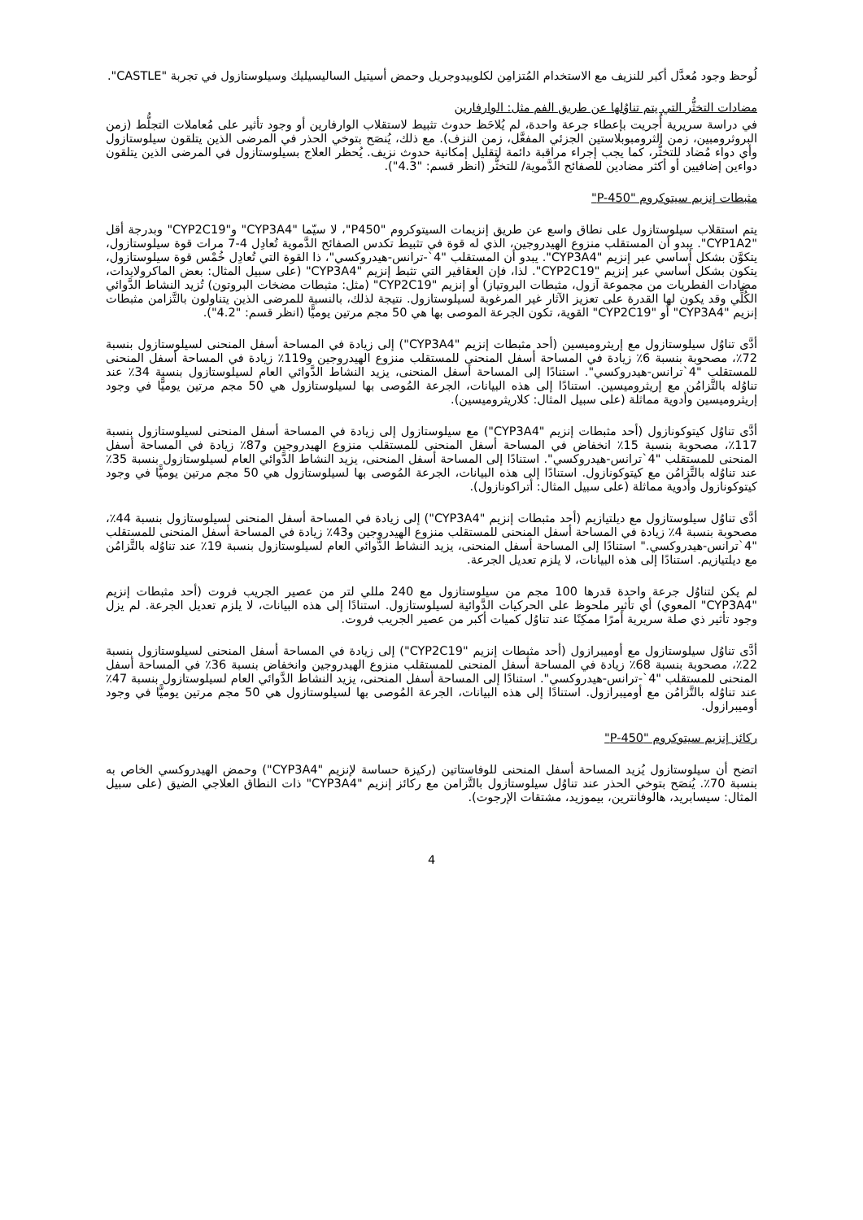لُوحظ وجود مُعدَّل أكبر للنزيف مع الاستخدام المُتزامِن لكلوبيدوجريل وحمض أسيتيل الساليسيليك وسيلوستازول في تجربة "CASTLE".
مضادات التخثُّر التي يتم تناوُلها عن طريق الفم مثل: الوارفارين
في دراسة سريرية أُجريت بإعطاء جرعة واحدة، لم يُلاحَظ حدوث تثبيط لاستقلاب الوارفارين أو وجود تأثير على مُعاملات التجلُّط (زمن البروثرومبين، زمن الثرومبوبلاستين الجزئي المفعَّل، زمن النزف). مع ذلك، يُنصَح بتوخي الحذر في المرضى الذين يتلقون سيلوستازول وأي دواء مُضاد للتخثُّر، كما يجب إجراء مراقبة دائمة لتقليل إمكانية حدوث نزيف. يُحظر العلاج بسيلوستازول في المرضى الذين يتلقون دواءين إضافيين أو أكثر مضادين للصفائح الدَّموية/ للتخثُّر (انظر قسم: "4.3").
مثبطات إنزيم سيتوكروم "P-450"
يتم استقلاب سيلوستازول على نطاق واسع عن طريق إنزيمات السيتوكروم "P450"، لا سيّما "CYP3A4" و"CYP2C19" وبدرجة أقل "CYP1A2". يبدو أن المستقلب منزوع الهيدروجين، الذي له قوة في تثبيط تكدس الصفائح الدَّموية تُعادِل 4-7 مرات قوة سيلوستازول، يتكوَّن بشكل أساسي عبر إنزيم "CYP3A4". يبدو أن المستقلب "4`-ترانس-هيدروكسي"، ذا القوة التي تُعادِل خُمْس قوة سيلوستازول، يتكون بشكل أساسي عبر إنزيم "CYP2C19". لذا، فإن العقاقير التي تثبط إنزيم "CYP3A4" (على سبيل المثال: بعض الماكرولايدات، مضادات الفطريات من مجموعة آزول، مثبطات البروتياز) أو إنزيم "CYP2C19" (مثل: مثبطات مضخات البروتون) تُزيد النشاط الدَّوائي الكُلِّي وقد يكون لها القدرة على تعزيز الآثار غير المرغوبة لسيلوستازول. نتيجة لذلك، بالنسبة للمرضى الذين يتناولون بالتَّزامن مثبطات إنزيم "CYP3A4" أو "CYP2C19" القوية، تكون الجرعة الموصى بها هي 50 مجم مرتين يوميًّا (انظر قسم: "4.2").
أدَّى تناوُل سيلوستازول مع إريثروميسين (أحد مثبطات إنزيم "CYP3A4") إلى زيادة في المساحة أسفل المنحنى لسيلوستازول بنسبة 72٪، مصحوبة بنسبة 6٪ زيادة في المساحة أسفل المنحنى للمستقلب منزوع الهيدروجين و119٪ زيادة في المساحة أسفل المنحنى للمستقلب "4`ترانس-هيدروكسي". استنادًا إلى المساحة أسفل المنحنى، يزيد النشاط الدَّوائي العام لسيلوستازول بنسبة 34٪ عند تناوُله بالتَّزامُن مع إريثروميسين. استنادًا إلى هذه البيانات، الجرعة المُوصى بها لسيلوستازول هي 50 مجم مرتين يوميًّا في وجود إريثروميسين وأدوية مماثلة (على سبيل المثال: كلاريثروميسين).
أدَّى تناوُل كيتوكونازول (أحد مثبطات إنزيم "CYP3A4") مع سيلوستازول إلى زيادة في المساحة أسفل المنحنى لسيلوستازول بنسبة 117٪، مصحوبة بنسبة 15٪ انخفاض في المساحة أسفل المنحنى للمستقلب منزوع الهيدروجين و87٪ زيادة في المساحة أسفل المنحنى للمستقلب "4`ترانس-هيدروكسي". استنادًا إلى المساحة أسفل المنحنى، يزيد النشاط الدَّوائي العام لسيلوستازول بنسبة 35٪ عند تناوُله بالتَّزامُن مع كيتوكونازول. استنادًا إلى هذه البيانات، الجرعة المُوصى بها لسيلوستازول هي 50 مجم مرتين يوميًّا في وجود كيتوكونازول وأدوية مماثلة (على سبيل المثال: أتراكونازول).
أدَّى تناوُل سيلوستازول مع ديلتيازيم (أحد مثبطات إنزيم "CYP3A4") إلى زيادة في المساحة أسفل المنحنى لسيلوستازول بنسبة 44٪، مصحوبة بنسبة 4٪ زيادة في المساحة أسفل المنحنى للمستقلب منزوع الهيدروجين و43٪ زيادة في المساحة أسفل المنحنى للمستقلب "4`ترانس-هيدروكسي." استنادًا إلى المساحة أسفل المنحنى، يزيد النشاط الدَّوائي العام لسيلوستازول بنسبة 19٪ عند تناوُله بالتَّزامُن مع ديلتيازيم. استنادًا إلى هذه البيانات، لا يلزم تعديل الجرعة.
لم يكن لتناوُل جرعة واحدة قدرها 100 مجم من سيلوستازول مع 240 مللي لتر من عصير الجريب فروت (أحد مثبطات إنزيم "CYP3A4" المعوي) أي تأثير ملحوظ على الحركيات الدَّوائية لسيلوستازول. استنادًا إلى هذه البيانات، لا يلزم تعديل الجرعة. لم يزل وجود تأثير ذي صلة سريرية أمرًا ممكِنًا عند تناوُل كميات أكبر من عصير الجريب فروت.
أدَّى تناوُل سيلوستازول مع أوميبرازول (أحد مثبطات إنزيم "CYP2C19") إلى زيادة في المساحة أسفل المنحنى لسيلوستازول بنسبة 22٪، مصحوبة بنسبة 68٪ زيادة في المساحة أسفل المنحنى للمستقلب منزوع الهيدروجين وانخفاض بنسبة 36٪ في المساحة أسفل المنحنى للمستقلب "4`-ترانس-هيدروكسي". استنادًا إلى المساحة أسفل المنحنى، يزيد النشاط الدَّوائي العام لسيلوستازول بنسبة 47٪ عند تناوُله بالتَّزامُن مع أوميبرازول. استنادًا إلى هذه البيانات، الجرعة المُوصى بها لسيلوستازول هي 50 مجم مرتين يوميًّا في وجود أوميبرازول.
ركائز إنزيم سيتوكروم "P-450"
اتضح أن سيلوستازول يُزيد المساحة أسفل المنحنى للوفاستاتين (ركيزة حساسة لإنزيم "CYP3A4") وحمض الهيدروكسي الخاص به بنسبة 70٪. يُنصَح بتوخي الحذر عند تناوُل سيلوستازول بالتَّزامن مع ركائز إنزيم "CYP3A4" ذات النطاق العلاجي الضيق (على سبيل المثال: سيسابريد، هالوفانترين، بيموزيد، مشتقات الإرجوت).
4